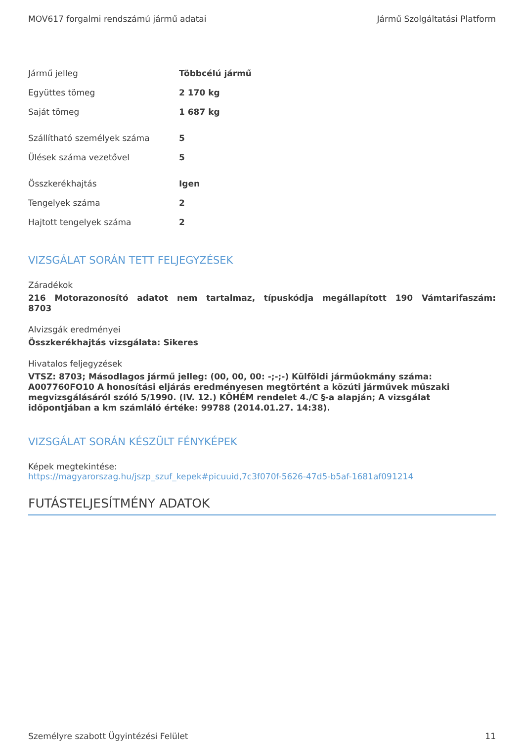MOV617 forgalmi rendszámú jármű adatai Jármű Szolgáltatási Platform
| Jármű jelleg | Többcélú jármű |
| Együttes tömeg | 2 170 kg |
| Saját tömeg | 1 687 kg |
| Szállítható személyek száma | 5 |
| Ülések száma vezetővel | 5 |
| Összkerékhajtás | Igen |
| Tengelyek száma | 2 |
| Hajtott tengelyek száma | 2 |
VIZSGÁLAT SORÁN TETT FELJEGYZÉSEK
Záradékok
216 Motorazonosító adatot nem tartalmaz, típuskódja megállapított 190 Vámtarifaszám: 8703
Alvizsgák eredményei
Összkerékhajtás vizsgálata: Sikeres
Hivatalos feljegyzések
VTSZ: 8703; Másodlagos jármű jelleg: (00, 00, 00: -;-;-) Külföldi járműokmány száma: A007760FO10 A honosítási eljárás eredményesen megtörtént a közúti járművek műszaki megvizsgálásáról szóló 5/1990. (IV. 12.) KÖHÉM rendelet 4./C §-a alapján; A vizsgálat időpontjában a km számláló értéke: 99788 (2014.01.27. 14:38).
VIZSGÁLAT SORÁN KÉSZÜLT FÉNYKÉPEK
Képek megtekintése:
https://magyarorszag.hu/jszp_szuf_kepek#picuuid,7c3f070f-5626-47d5-b5af-1681af091214
FUTÁSTELJESÍTMÉNY ADATOK
Személyre szabott Ügyintézési Felület 11